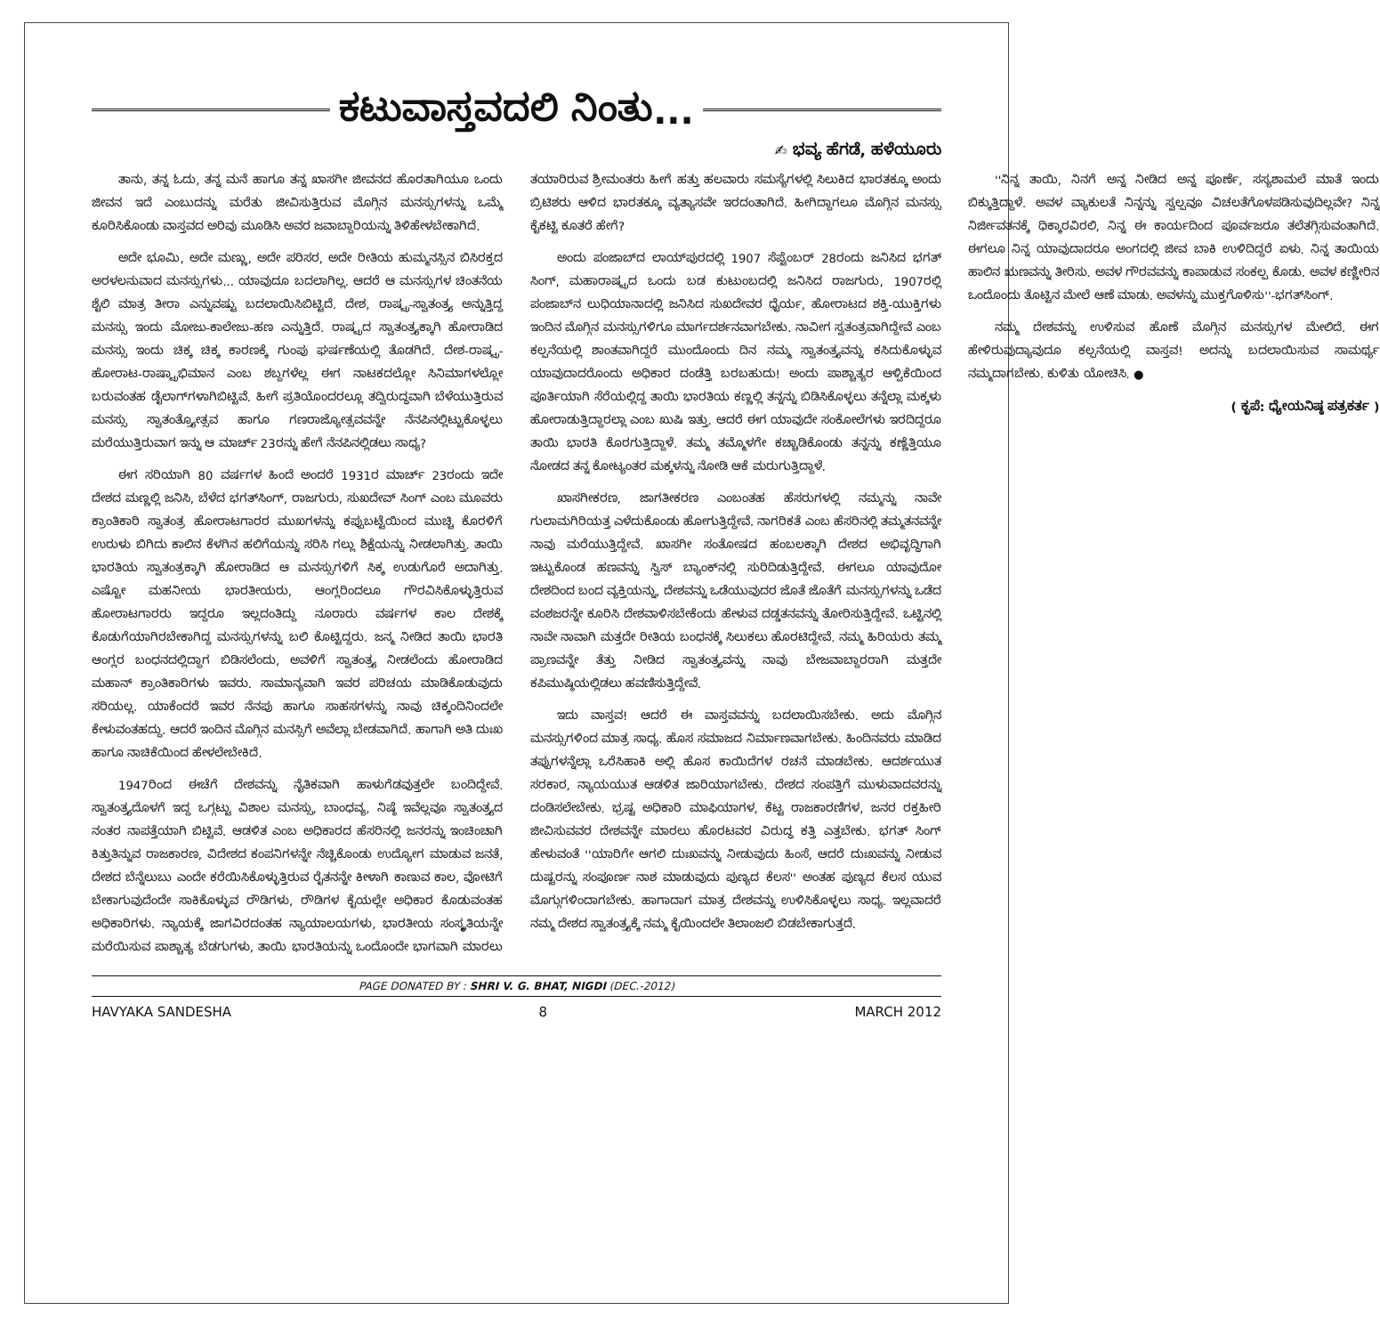ಕಟುವಾಸ್ತವದಲಿ ನಿಂತು...
✍ ಭವ್ಯ ಹೆಗಡೆ, ಹಳೆಯೂರು
ತಾನು, ತನ್ನ ಓದು, ತನ್ನ ಮನೆ ಹಾಗೂ ತನ್ನ ಖಾಸಗೀ ಜೀವನದ ಹೊರತಾಗಿಯೂ ಒಂದು ಜೀವನ ಇದೆ ಎಂಬುದನ್ನು ಮರೆತು ಜೀವಿಸುತ್ತಿರುವ ಮೊಗ್ಗಿನ ಮನಸ್ಸುಗಳನ್ನು ಒಮ್ಮೆ ಕೂರಿಸಿಕೊಂಡು ವಾಸ್ತವದ ಅರಿವು ಮೂಡಿಸಿ ಅವರ ಜವಾಬ್ದಾರಿಯನ್ನು ತಿಳಿಹೇಳಬೇಕಾಗಿದೆ.
ಅದೇ ಭೂಮಿ, ಅದೇ ಮಣ್ಣು, ಅದೇ ಪರಿಸರ, ಅದೇ ರೀತಿಯ ಹುಮ್ಮನಸ್ಸಿನ ಬಿಸಿರಕ್ತದ ಅರಳಲನುವಾದ ಮನಸ್ಸುಗಳು... ಯಾವುದೂ ಬದಲಾಗಿಲ್ಲ. ಆದರೆ ಆ ಮನಸ್ಸುಗಳ ಚಿಂತನೆಯ ಶೈಲಿ ಮಾತ್ರ ತೀರಾ ಎನ್ನುವಷ್ಟು ಬದಲಾಯಿಸಿಬಿಟ್ಟಿದೆ. ದೇಶ, ರಾಷ್ಟ್ರ-ಸ್ವಾತಂತ್ರ್ಯ ಅನ್ನುತ್ತಿದ್ದ ಮನಸ್ಸು ಇಂದು ಮೋಜು-ಕಾಲೇಜು-ಹಣ ಎನ್ನುತ್ತಿದೆ. ರಾಷ್ಟ್ರದ ಸ್ವಾತಂತ್ರ್ಯಕ್ಕಾಗಿ ಹೋರಾಡಿದ ಮನಸ್ಸು ಇಂದು ಚಿಕ್ಕ ಚಿಕ್ಕ ಕಾರಣಕ್ಕೆ ಗುಂಪು ಘರ್ಷಣೆಯಲ್ಲಿ ತೊಡಗಿದೆ. ದೇಶ-ರಾಷ್ಟ್ರ-ಹೋರಾಟ-ರಾಷ್ಟ್ರಾಭಿಮಾನ ಎಂಬ ಶಬ್ದಗಳೆಲ್ಲ ಈಗ ನಾಟಕದಲ್ಲೋ ಸಿನಿಮಾಗಳಲ್ಲೋ ಬರುವಂತಹ ಡೈಲಾಗ್‌ಗಳಾಗಿಬಿಟ್ಟಿವೆ. ಹೀಗೆ ಪ್ರತಿಯೊಂದರಲ್ಲೂ ತದ್ವಿರುದ್ಧವಾಗಿ ಬೆಳೆಯುತ್ತಿರುವ ಮನಸ್ಸು ಸ್ವಾತಂತ್ರ್ಯೋತ್ಸವ ಹಾಗೂ ಗಣರಾಜ್ಯೋತ್ಸವವನ್ನೇ ನೆನಪಿನಲ್ಲಿಟ್ಟುಕೊಳ್ಳಲು ಮರೆಯುತ್ತಿರುವಾಗ ಇನ್ನು ಆ ಮಾರ್ಚ್ 23ರನ್ನು ಹೇಗೆ ನೆನಪಿನಲ್ಲಿಡಲು ಸಾಧ್ಯ?
ಈಗ ಸರಿಯಾಗಿ 80 ವರ್ಷಗಳ ಹಿಂದೆ ಅಂದರೆ 1931ರ ಮಾರ್ಚ್ 23ರಂದು ಇದೇ ದೇಶದ ಮಣ್ಣಲ್ಲಿ ಜನಿಸಿ, ಬೆಳೆದ ಭಗತ್‌ಸಿಂಗ್, ರಾಜಗುರು, ಸುಖದೇವ್ ಸಿಂಗ್ ಎಂಬ ಮೂವರು ಕ್ರಾಂತಿಕಾರಿ ಸ್ವಾತಂತ್ರ ಹೋರಾಟಗಾರರ ಮುಖಗಳನ್ನು ಕಪ್ಪುಬಟ್ಟೆಯಿಂದ ಮುಚ್ಚಿ ಕೊರಳಿಗೆ ಉರುಳು ಬಿಗಿದು ಕಾಲಿನ ಕೆಳಗಿನ ಹಲಿಗೆಯನ್ನು ಸರಿಸಿ ಗಲ್ಲು ಶಿಕ್ಷೆಯನ್ನು ನೀಡಲಾಗಿತ್ತು. ತಾಯಿ ಭಾರತಿಯ ಸ್ವಾತಂತ್ರಕ್ಕಾಗಿ ಹೋರಾಡಿದ ಆ ಮನಸ್ಸುಗಳಿಗೆ ಸಿಕ್ಕ ಉಡುಗೊರೆ ಅದಾಗಿತ್ತು. ಎಷ್ಟೋ ಮಹನೀಯ ಭಾರತೀಯರು, ಆಂಗ್ಲರಿಂದಲೂ ಗೌರವಿಸಿಕೊಳ್ಳುತ್ತಿರುವ ಹೋರಾಟಗಾರರು ಇದ್ದರೂ ಇಲ್ಲದಂತಿದ್ದು ನೂರಾರು ವರ್ಷಗಳ ಕಾಲ ದೇಶಕ್ಕೆ ಕೊಡುಗೆಯಾಗಿರಬೇಕಾಗಿದ್ದ ಮನಸ್ಸುಗಳನ್ನು ಬಲಿ ಕೊಟ್ಟಿದ್ದರು. ಜನ್ಮ ನೀಡಿದ ತಾಯಿ ಭಾರತಿ ಆಂಗ್ಲರ ಬಂಧನದಲ್ಲಿದ್ದಾಗ ಬಿಡಿಸಲೆಂದು, ಅವಳಿಗೆ ಸ್ವಾತಂತ್ರ್ಯ ನೀಡಲೆಂದು ಹೋರಾಡಿದ ಮಹಾನ್ ಕ್ರಾಂತಿಕಾರಿಗಳು ಇವರು. ಸಾಮಾನ್ಯವಾಗಿ ಇವರ ಪರಿಚಯ ಮಾಡಿಕೊಡುವುದು ಸರಿಯಲ್ಲ. ಯಾಕೆಂದರೆ ಇವರ ನೆನಪು ಹಾಗೂ ಸಾಹಸಗಳನ್ನು ನಾವು ಚಿಕ್ಕಂದಿನಿಂದಲೇ ಕೇಳುವಂತಹದ್ದು. ಆದರೆ ಇಂದಿನ ಮೊಗ್ಗಿನ ಮನಸ್ಸಿಗೆ ಅವೆಲ್ಲಾ ಬೇಡವಾಗಿದೆ. ಹಾಗಾಗಿ ಅತಿ ದುಃಖ ಹಾಗೂ ನಾಚಿಕೆಯಿಂದ ಹೇಳಲೇಬೇಕಿದೆ.
1947ರಿಂದ ಈಚೆಗೆ ದೇಶವನ್ನು ನೈತಿಕವಾಗಿ ಹಾಳುಗೆಡವುತ್ತಲೇ ಬಂದಿದ್ದೇವೆ. ಸ್ವಾತಂತ್ರ್ಯದೊಳಗೆ ಇದ್ದ ಒಗ್ಗಟ್ಟು ವಿಶಾಲ ಮನಸ್ಸು, ಬಾಂಧವ್ಯ, ನಿಷ್ಠೆ ಇವೆಲ್ಲವೂ ಸ್ವಾತಂತ್ರ್ಯದ ನಂತರ ನಾಪತ್ತೆಯಾಗಿ ಬಿಟ್ಟಿವೆ. ಆಡಳಿತ ಎಂಬ ಅಧಿಕಾರದ ಹೆಸರಿನಲ್ಲಿ ಜನರನ್ನು ಇಂಚಿಂಚಾಗಿ ಕಿತ್ತುತಿನ್ನುವ ರಾಜಕಾರಣ, ವಿದೇಶದ ಕಂಪನಿಗಳನ್ನೇ ನೆಚ್ಚಿಕೊಂಡು ಉದ್ಯೋಗ ಮಾಡುವ ಜನತೆ, ದೇಶದ ಬೆನ್ನೆಲುಬು ಎಂದೇ ಕರೆಯಿಸಿಕೊಳ್ಳುತ್ತಿರುವ ರೈತನನ್ನೇ ಕೀಳಾಗಿ ಕಾಣುವ ಕಾಲ, ವೋಟಿಗೆ ಬೇಕಾಗುವುದೆಂದೇ ಸಾಕಿಕೊಳ್ಳುವ ರೌಡಿಗಳು, ರೌಡಿಗಳ ಕೈಯಲ್ಲೇ ಅಧಿಕಾರ ಕೊಡುವಂತಹ ಅಧಿಕಾರಿಗಳು. ನ್ಯಾಯಕ್ಕೆ ಜಾಗವಿರದಂತಹ ನ್ಯಾಯಾಲಯಗಳು, ಭಾರತೀಯ ಸಂಸ್ಕೃತಿಯನ್ನೇ ಮರೆಯಿಸುವ ಪಾಶ್ಚಾತ್ಯ ಬೆಡಗುಗಳು, ತಾಯಿ ಭಾರತಿಯನ್ನು ಒಂದೊಂದೇ ಭಾಗವಾಗಿ ಮಾರಲು ತಯಾರಿರುವ ಶ್ರೀಮಂತರು ಹೀಗೆ ಹತ್ತು ಹಲವಾರು ಸಮಸ್ಯೆಗಳಲ್ಲಿ ಸಿಲುಕಿದ ಭಾರತಕ್ಕೂ ಅಂದು ಬ್ರಿಟಿಶರು ಆಳಿದ ಭಾರತಕ್ಕೂ ವ್ಯತ್ಯಾಸವೇ ಇರದಂತಾಗಿದೆ. ಹೀಗಿದ್ದಾಗಲೂ ಮೊಗ್ಗಿನ ಮನಸ್ಸು ಕೈಕಟ್ಟಿ ಕೂತರೆ ಹೇಗೆ?
ಅಂದು ಪಂಜಾಬ್‌ದ ಲಾಯ್‌ಪುರದಲ್ಲಿ 1907 ಸೆಪ್ಟೆಂಬರ್ 28ರಂದು ಜನಿಸಿದ ಭಗತ್ ಸಿಂಗ್, ಮಹಾರಾಷ್ಟ್ರದ ಒಂದು ಬಡ ಕುಟುಂಬದಲ್ಲಿ ಜನಿಸಿದ ರಾಜಗುರು, 1907ರಲ್ಲಿ ಪಂಜಾಬ್‌ನ ಲುಧಿಯಾನಾದಲ್ಲಿ ಜನಿಸಿದ ಸುಖದೇವರ ಧೈರ್ಯ, ಹೋರಾಟದ ಶಕ್ತಿ-ಯುಕ್ತಿಗಳು ಇಂದಿನ ಮೊಗ್ಗಿನ ಮನಸ್ಸುಗಳಿಗೂ ಮಾರ್ಗದರ್ಶನವಾಗಬೇಕು. ನಾವೀಗ ಸ್ವತಂತ್ರವಾಗಿದ್ದೇವೆ ಎಂಬ ಕಲ್ಪನೆಯಲ್ಲಿ ಶಾಂತವಾಗಿದ್ದರೆ ಮುಂದೊಂದು ದಿನ ನಮ್ಮ ಸ್ವಾತಂತ್ರ್ಯವನ್ನು ಕಸಿದುಕೊಳ್ಳುವ ಯಾವುದಾದರೊಂದು ಅಧಿಕಾರ ದಂಡೆತ್ತಿ ಬರಬಹುದು! ಅಂದು ಪಾಶ್ಚಾತ್ಯರ ಆಳ್ವಿಕೆಯಿಂದ ಪೂರ್ತಿಯಾಗಿ ಸೆರೆಯಲ್ಲಿದ್ದ ತಾಯಿ ಭಾರತಿಯ ಕಣ್ಣಲ್ಲಿ ತನ್ನನ್ನು ಬಿಡಿಸಿಕೊಳ್ಳಲು ತನ್ನೆಲ್ಲಾ ಮಕ್ಕಳು ಹೋರಾಡುತ್ತಿದ್ದಾರಲ್ಲಾ ಎಂಬ ಖುಷಿ ಇತ್ತು. ಆದರೆ ಈಗ ಯಾವುದೇ ಸಂಕೋಲೆಗಳು ಇರದಿದ್ದರೂ ತಾಯಿ ಭಾರತಿ ಕೊರಗುತ್ತಿದ್ದಾಳೆ. ತಮ್ಮ ತಮ್ಮೊಳಗೇ ಕಚ್ಚಾಡಿಕೊಂಡು ತನ್ನನ್ನು ಕಣ್ಣೆತ್ತಿಯೂ ನೋಡದ ತನ್ನ ಕೋಟ್ಯಂತರ ಮಕ್ಕಳನ್ನು ನೋಡಿ ಆಕೆ ಮರುಗುತ್ತಿದ್ದಾಳೆ.
ಖಾಸಗೀಕರಣ, ಜಾಗತೀಕರಣ ಎಂಬಂತಹ ಹೆಸರುಗಳಲ್ಲಿ ನಮ್ಮನ್ನು ನಾವೇ ಗುಲಾಮಗಿರಿಯತ್ತ ಎಳೆದುಕೊಂಡು ಹೋಗುತ್ತಿದ್ದೇವೆ. ನಾಗರಿಕತೆ ಎಂಬ ಹೆಸರಿನಲ್ಲಿ ತಮ್ಮತನವನ್ನೇ ನಾವು ಮರೆಯುತ್ತಿದ್ದೇವೆ. ಖಾಸಗೀ ಸಂತೋಷದ ಹಂಬಲಕ್ಕಾಗಿ ದೇಶದ ಅಭಿವೃದ್ಧಿಗಾಗಿ ಇಟ್ಟುಕೊಂಡ ಹಣವನ್ನು ಸ್ವಿಸ್ ಬ್ಯಾಂಕ್‌ನಲ್ಲಿ ಸುರಿದಿಡುತ್ತಿದ್ದೇವೆ. ಈಗಲೂ ಯಾವುದೋ ದೇಶದಿಂದ ಬಂದ ವ್ಯಕ್ತಿಯನ್ನು, ದೇಶವನ್ನು ಒಡೆಯುವುದರ ಜೊತೆ ಜೊತೆಗೆ ಮನಸ್ಸುಗಳನ್ನು ಒಡೆದ ವಂಶಜರನ್ನೇ ಕೂರಿಸಿ ದೇಶವಾಳಿಸಬೇಕೆಂದು ಹೇಳುವ ದಡ್ಡತನವನ್ನು ತೋರಿಸುತ್ತಿದ್ದೇವೆ. ಒಟ್ಟಿನಲ್ಲಿ ನಾವೇ ನಾವಾಗಿ ಮತ್ತದೇ ರೀತಿಯ ಬಂಧನಕ್ಕೆ ಸಿಲುಕಲು ಹೊರಟಿದ್ದೇವೆ. ನಮ್ಮ ಹಿರಿಯರು ತಮ್ಮ ಪ್ರಾಣವನ್ನೇ ತೆತ್ತು ನೀಡಿದ ಸ್ವಾತಂತ್ರ್ಯವನ್ನು ನಾವು ಬೇಜವಾಬ್ದಾರರಾಗಿ ಮತ್ತದೇ ಕಪಿಮುಷ್ಠಿಯಲ್ಲಿಡಲು ಹವಣಿಸುತ್ತಿದ್ದೇವೆ.
ಇದು ವಾಸ್ತವ! ಆದರೆ ಈ ವಾಸ್ತವವನ್ನು ಬದಲಾಯಿಸಬೇಕು. ಅದು ಮೊಗ್ಗಿನ ಮನಸ್ಸುಗಳಿಂದ ಮಾತ್ರ ಸಾಧ್ಯ. ಹೊಸ ಸಮಾಜದ ನಿರ್ಮಾಣವಾಗಬೇಕು. ಹಿಂದಿನವರು ಮಾಡಿದ ತಪ್ಪುಗಳನ್ನೆಲ್ಲಾ ಒರೆಸಿಹಾಕಿ ಅಲ್ಲಿ ಹೊಸ ಕಾಯಿದೆಗಳ ರಚನೆ ಮಾಡಬೇಕು. ಆದರ್ಶಯುತ ಸರಕಾರ, ನ್ಯಾಯಯುತ ಆಡಳಿತ ಜಾರಿಯಾಗಬೇಕು. ದೇಶದ ಸಂಪತ್ತಿಗೆ ಮುಳುವಾದವರನ್ನು ದಂಡಿಸಲೇಬೇಕು. ಭ್ರಷ್ಟ ಅಧಿಕಾರಿ ಮಾಫಿಯಾಗಳ, ಕೆಟ್ಟ ರಾಜಕಾರಣಿಗಳ, ಜನರ ರಕ್ತಹೀರಿ ಜೀವಿಸುವವರ ದೇಶವನ್ನೇ ಮಾರಲು ಹೊರಟವರ ವಿರುದ್ಧ ಕತ್ತಿ ಎತ್ತಬೇಕು. ಭಗತ್ ಸಿಂಗ್ ಹೇಳುವಂತೆ ''ಯಾರಿಗೇ ಆಗಲಿ ದುಃಖವನ್ನು ನೀಡುವುದು ಹಿಂಸೆ, ಆದರೆ ದುಃಖವನ್ನು ನೀಡುವ ದುಷ್ಟರನ್ನು ಸಂಪೂರ್ಣ ನಾಶ ಮಾಡುವುದು ಪುಣ್ಯದ ಕೆಲಸ'' ಅಂತಹ ಪುಣ್ಯದ ಕೆಲಸ ಯುವ ಮೊಗ್ಗುಗಳಿಂದಾಗಬೇಕು. ಹಾಗಾದಾಗ ಮಾತ್ರ ದೇಶವನ್ನು ಉಳಿಸಿಕೊಳ್ಳಲು ಸಾಧ್ಯ. ಇಲ್ಲವಾದರೆ ನಮ್ಮ ದೇಶದ ಸ್ವಾತಂತ್ರ್ಯಕ್ಕೆ ನಮ್ಮ ಕೈಯಿಂದಲೇ ತಿಲಾಂಜಲಿ ಬಿಡಬೇಕಾಗುತ್ತದೆ.
''ನಿನ್ನ ತಾಯಿ, ನಿನಗೆ ಅನ್ನ ನೀಡಿದ ಅನ್ನ ಪೂರ್ಣೆ, ಸಸ್ಯಶಾಮಲೆ ಮಾತೆ ಇಂದು ಬಿಕ್ಕುತ್ತಿದ್ದಾಳೆ. ಅವಳ ವ್ಯಾಕುಲತೆ ನಿನ್ನನ್ನು ಸ್ವಲ್ಪವೂ ವಿಚಲತೆಗೊಳಪಡಿಸುವುದಿಲ್ಲವೇ? ನಿನ್ನ ನಿರ್ಜೀವತನಕ್ಕೆ ಧಿಕ್ಕಾರವಿರಲಿ, ನಿನ್ನ ಈ ಕಾರ್ಯದಿಂದ ಪೂರ್ವಜರೂ ತಲೆತಗ್ಗಿಸುವಂತಾಗಿದೆ. ಈಗಲೂ ನಿನ್ನ ಯಾವುದಾದರೂ ಅಂಗದಲ್ಲಿ ಜೀವ ಬಾಕಿ ಉಳಿದಿದ್ದರೆ ಏಳು. ನಿನ್ನ ತಾಯಿಯ ಹಾಲಿನ ಋಣವನ್ನು ತೀರಿಸು. ಅವಳ ಗೌರವವನ್ನು ಕಾಪಾಡುವ ಸಂಕಲ್ಪ ಕೊಡು. ಅವಳ ಕಣ್ಣೀರಿನ ಒಂದೊಂದು ತೊಟ್ಟಿನ ಮೇಲೆ ಆಣೆ ಮಾಡು. ಅವಳನ್ನು ಮುಕ್ತಗೊಳಿಸು''-ಭಗತ್‌ಸಿಂಗ್.
ನಮ್ಮ ದೇಶವನ್ನು ಉಳಿಸುವ ಹೊಣೆ ಮೊಗ್ಗಿನ ಮನಸ್ಸುಗಳ ಮೇಲಿದೆ. ಈಗ ಹೇಳಿರುವುದ್ಯಾವುದೂ ಕಲ್ಪನೆಯಲ್ಲಿ ವಾಸ್ತವ! ಅದನ್ನು ಬದಲಾಯಿಸುವ ಸಾಮರ್ಥ್ಯ ನಮ್ಮದಾಗಬೇಕು. ಕುಳಿತು ಯೋಚಿಸಿ. ●
( ಕೃಪೆ: ಧ್ಯೇಯನಿಷ್ಠ ಪತ್ರಕರ್ತ )
PAGE DONATED BY : SHRI V. G. BHAT, NIGDI (DEC.-2012)
HAVYAKA SANDESHA 8 MARCH 2012